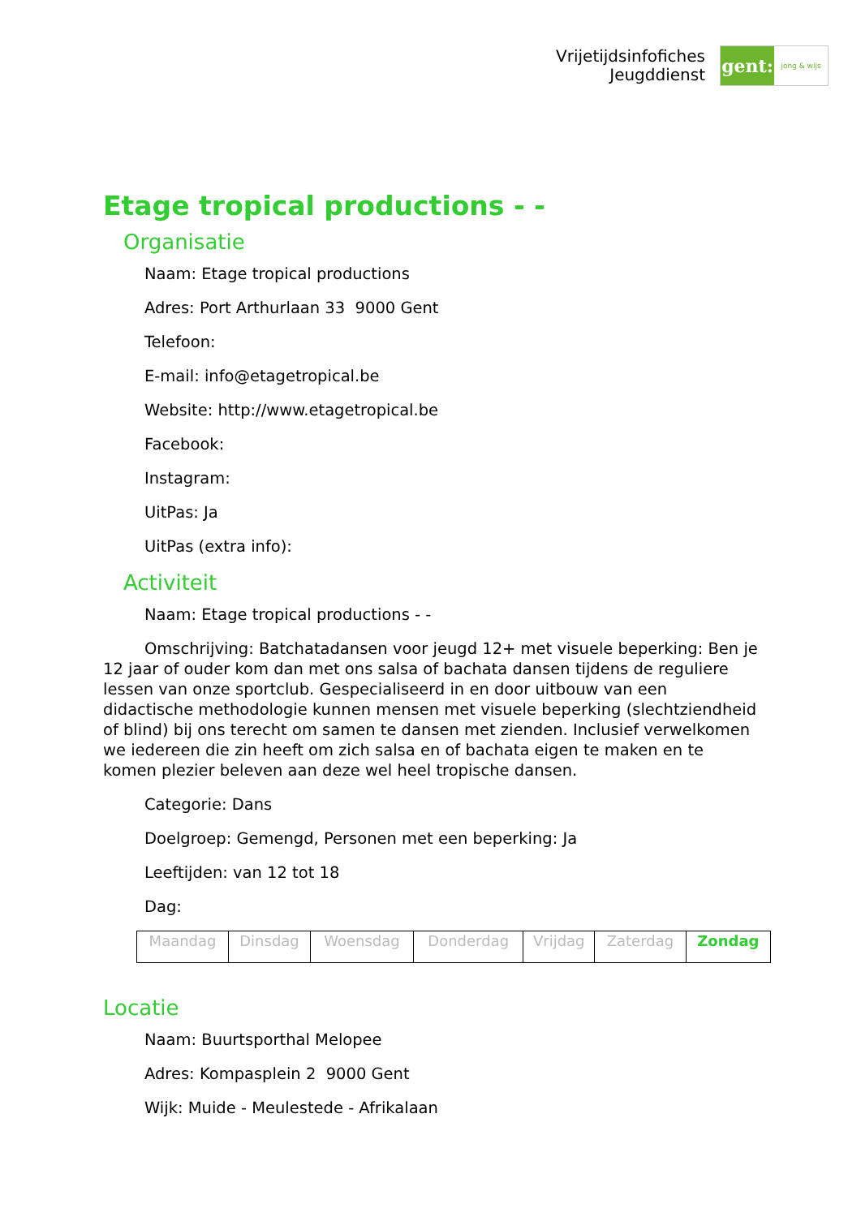Vrijetijdsinfofiches
Jeugddienst
gent:
jong & wijs
Etage tropical productions - -
Organisatie
Naam: Etage tropical productions
Adres: Port Arthurlaan 33 9000 Gent
Telefoon:
E-mail: info@etagetropical.be
Website: http://www.etagetropical.be
Facebook:
Instagram:
UitPas: Ja
UitPas (extra info):
Activiteit
Naam: Etage tropical productions - -
Omschrijving: Batchatadansen voor jeugd 12+ met visuele beperking: Ben je 12 jaar of ouder kom dan met ons salsa of bachata dansen tijdens de reguliere lessen van onze sportclub. Gespecialiseerd in en door uitbouw van een didactische methodologie kunnen mensen met visuele beperking (slechtziendheid of blind) bij ons terecht om samen te dansen met zienden. Inclusief verwelkomen we iedereen die zin heeft om zich salsa en of bachata eigen te maken en te komen plezier beleven aan deze wel heel tropische dansen.
Categorie: Dans
Doelgroep: Gemengd, Personen met een beperking: Ja
Leeftijden: van 12 tot 18
Dag:
| Maandag | Dinsdag | Woensdag | Donderdag | Vrijdag | Zaterdag | Zondag |
Locatie
Naam: Buurtsporthal Melopee
Adres: Kompasplein 2 9000 Gent
Wijk: Muide - Meulestede - Afrikalaan